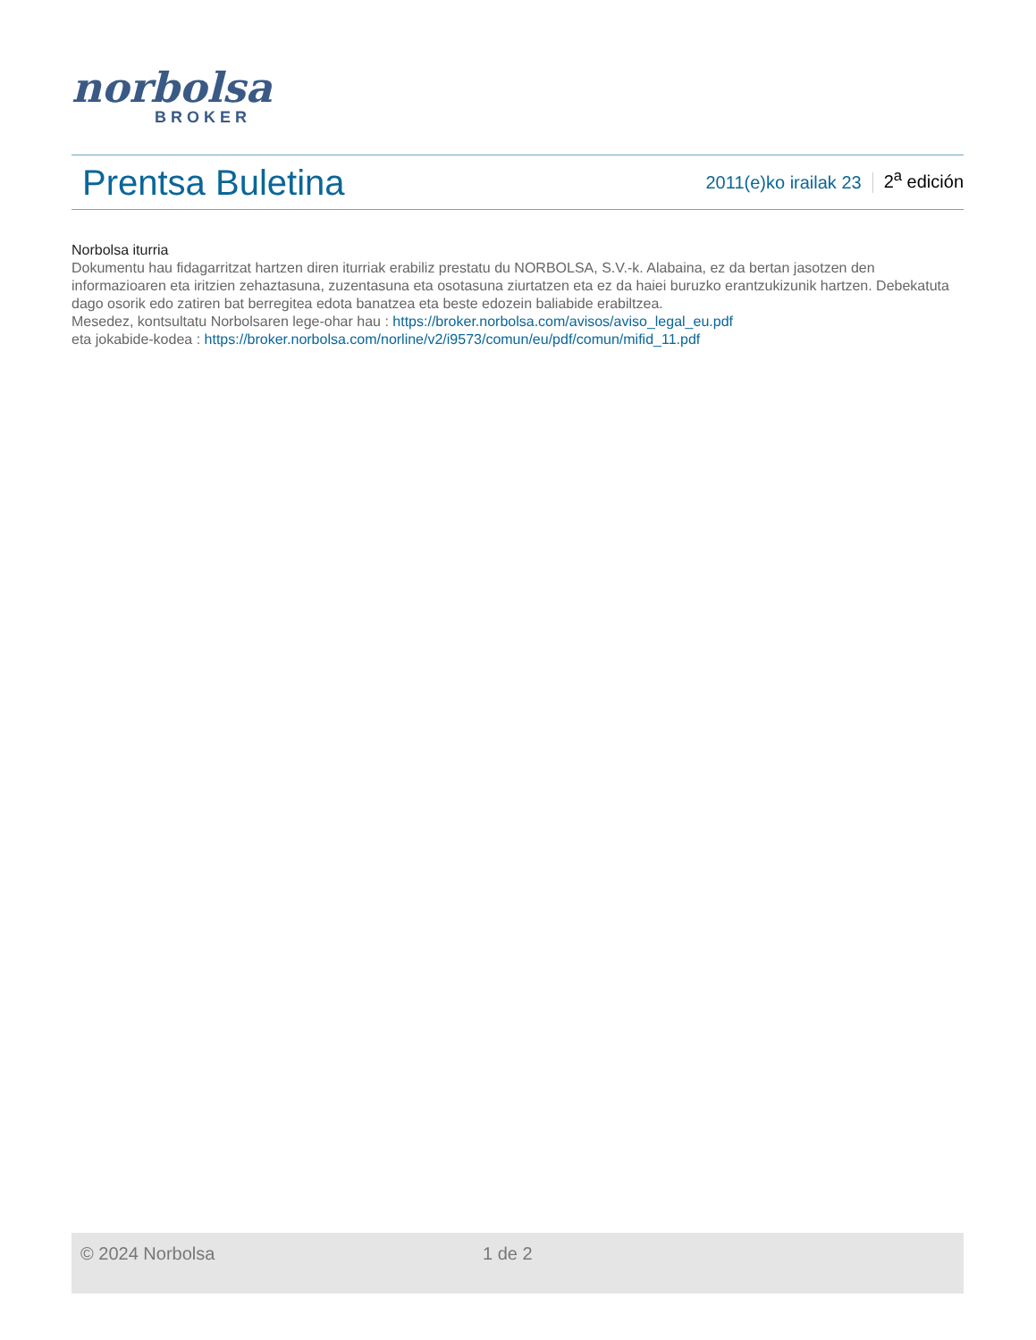norbolsa
BROKER
Prentsa Buletina
2011(e)ko irailak 23
2<sup>a</sup> edición
Norbolsa iturria
Dokumentu hau fidagarritzat hartzen diren iturriak erabiliz prestatu du NORBOLSA, S.V.-k. Alabaina, ez da bertan jasotzen den informazioaren eta iritzien zehaztasuna, zuzentasuna eta osotasuna ziurtatzen eta ez da haiei buruzko erantzukizunik hartzen. Debekatuta dago osorik edo zatiren bat berregitea edota banatzea eta beste edozein baliabide erabiltzea.
Mesedez, kontsultatu Norbolsaren lege-ohar hau : https://broker.norbolsa.com/avisos/aviso_legal_eu.pdf
eta jokabide-kodea : https://broker.norbolsa.com/norline/v2/i9573/comun/eu/pdf/comun/mifid_11.pdf
© 2024 Norbolsa 1 de 2